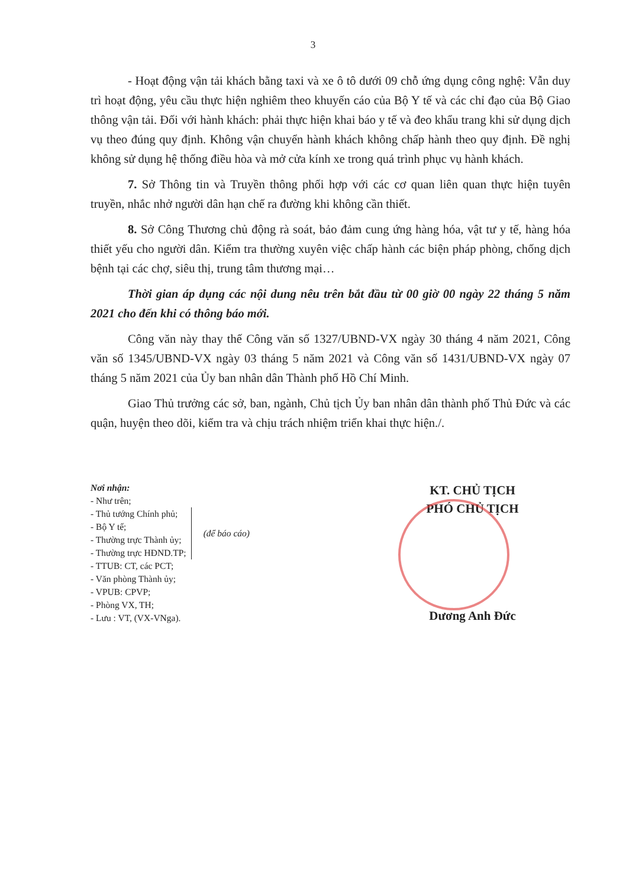3
- Hoạt động vận tải khách bằng taxi và xe ô tô dưới 09 chỗ ứng dụng công nghệ: Vẫn duy trì hoạt động, yêu cầu thực hiện nghiêm theo khuyến cáo của Bộ Y tế và các chỉ đạo của Bộ Giao thông vận tải. Đối với hành khách: phải thực hiện khai báo y tế và đeo khẩu trang khi sử dụng dịch vụ theo đúng quy định. Không vận chuyển hành khách không chấp hành theo quy định. Đề nghị không sử dụng hệ thống điều hòa và mở cửa kính xe trong quá trình phục vụ hành khách.
7. Sở Thông tin và Truyền thông phối hợp với các cơ quan liên quan thực hiện tuyên truyền, nhắc nhở người dân hạn chế ra đường khi không cần thiết.
8. Sở Công Thương chủ động rà soát, bảo đảm cung ứng hàng hóa, vật tư y tế, hàng hóa thiết yếu cho người dân. Kiểm tra thường xuyên việc chấp hành các biện pháp phòng, chống dịch bệnh tại các chợ, siêu thị, trung tâm thương mại…
Thời gian áp dụng các nội dung nêu trên bắt đầu từ 00 giờ 00 ngày 22 tháng 5 năm 2021 cho đến khi có thông báo mới.
Công văn này thay thế Công văn số 1327/UBND-VX ngày 30 tháng 4 năm 2021, Công văn số 1345/UBND-VX ngày 03 tháng 5 năm 2021 và Công văn số 1431/UBND-VX ngày 07 tháng 5 năm 2021 của Ủy ban nhân dân Thành phố Hồ Chí Minh.
Giao Thủ trưởng các sở, ban, ngành, Chủ tịch Ủy ban nhân dân thành phố Thủ Đức và các quận, huyện theo dõi, kiểm tra và chịu trách nhiệm triển khai thực hiện./.
Nơi nhận:
- Như trên;
- Thủ tướng Chính phủ;
- Bộ Y tế;
- Thường trực Thành ủy;
- Thường trực HĐND.TP;
(để báo cáo)
- TTUB: CT, các PCT;
- Văn phòng Thành ủy;
- VPUB: CPVP;
- Phòng VX, TH;
- Lưu : VT, (VX-VNga).
KT. CHỦ TỊCH
PHÓ CHỦ TỊCH
Dương Anh Đức